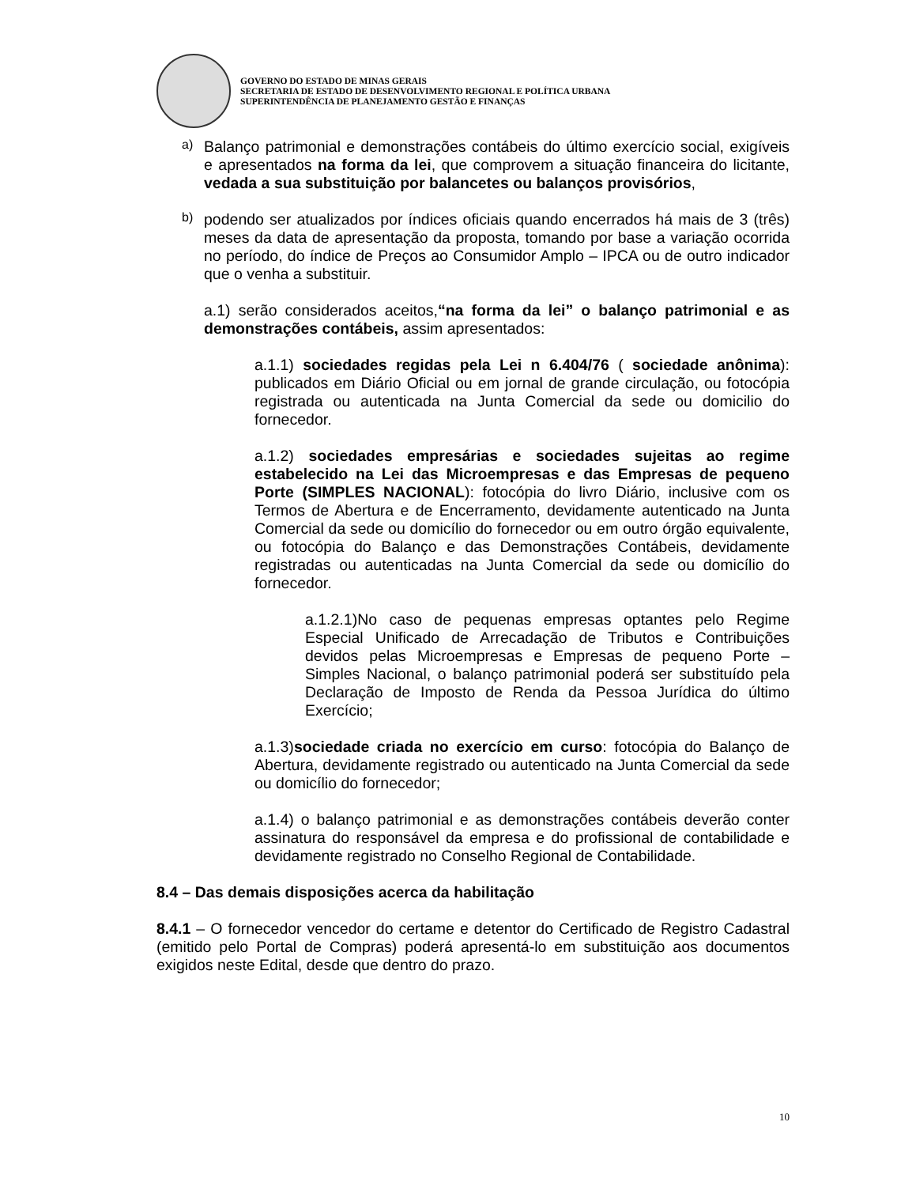GOVERNO DO ESTADO DE MINAS GERAIS
SECRETARIA DE ESTADO DE DESENVOLVIMENTO REGIONAL E POLÍTICA URBANA
SUPERINTENDÊNCIA DE PLANEJAMENTO GESTÃO E FINANÇAS
a)
Balanço patrimonial e demonstrações contábeis do último exercício social, exigíveis e apresentados na forma da lei, que comprovem a situação financeira do licitante, vedada a sua substituição por balancetes ou balanços provisórios,
b)
podendo ser atualizados por índices oficiais quando encerrados há mais de 3 (três) meses da data de apresentação da proposta, tomando por base a variação ocorrida no período, do índice de Preços ao Consumidor Amplo – IPCA ou de outro indicador que o venha a substituir.
a.1) serão considerados aceitos,“na forma da lei” o balanço patrimonial e as demonstrações contábeis, assim apresentados:
a.1.1) sociedades regidas pela Lei n 6.404/76 ( sociedade anônima): publicados em Diário Oficial ou em jornal de grande circulação, ou fotocópia registrada ou autenticada na Junta Comercial da sede ou domicilio do fornecedor.
a.1.2) sociedades empresárias e sociedades sujeitas ao regime estabelecido na Lei das Microempresas e das Empresas de pequeno Porte (SIMPLES NACIONAL): fotocópia do livro Diário, inclusive com os Termos de Abertura e de Encerramento, devidamente autenticado na Junta Comercial da sede ou domicílio do fornecedor ou em outro órgão equivalente, ou fotocópia do Balanço e das Demonstrações Contábeis, devidamente registradas ou autenticadas na Junta Comercial da sede ou domicílio do fornecedor.
a.1.2.1)No caso de pequenas empresas optantes pelo Regime Especial Unificado de Arrecadação de Tributos e Contribuições devidos pelas Microempresas e Empresas de pequeno Porte – Simples Nacional, o balanço patrimonial poderá ser substituído pela Declaração de Imposto de Renda da Pessoa Jurídica do último Exercício;
a.1.3)sociedade criada no exercício em curso: fotocópia do Balanço de Abertura, devidamente registrado ou autenticado na Junta Comercial da sede ou domicílio do fornecedor;
a.1.4) o balanço patrimonial e as demonstrações contábeis deverão conter assinatura do responsável da empresa e do profissional de contabilidade e devidamente registrado no Conselho Regional de Contabilidade.
8.4 – Das demais disposições acerca da habilitação
8.4.1 – O fornecedor vencedor do certame e detentor do Certificado de Registro Cadastral (emitido pelo Portal de Compras) poderá apresentá-lo em substituição aos documentos exigidos neste Edital, desde que dentro do prazo.
10